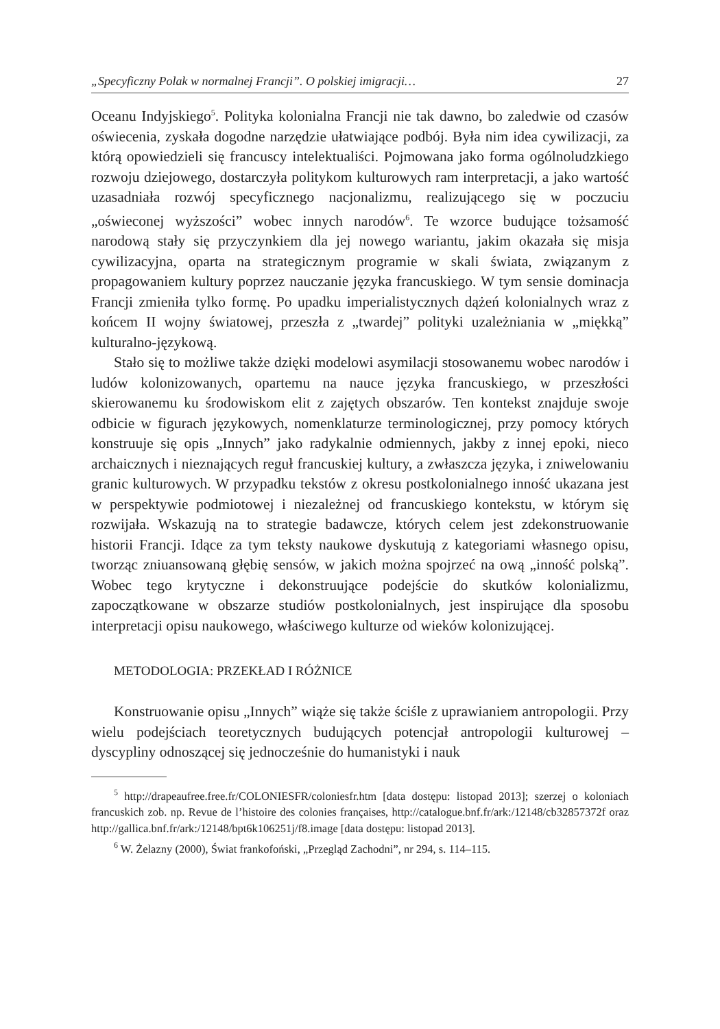„Specyficzny Polak w normalnej Francji”. O polskiej imigracji… 27
Oceanu Indyjskiego<sup>5</sup>. Polityka kolonialna Francji nie tak dawno, bo zaledwie od czasów oświecenia, zyskała dogodne narzędzie ułatwiające podbój. Była nim idea cywilizacji, za którą opowiedzieli się francuscy intelektualiści. Pojmowana jako forma ogólnoludzkiego rozwoju dziejowego, dostarczyła politykom kulturowych ram interpretacji, a jako wartość uzasadniała rozwój specyficznego nacjonalizmu, realizującego się w poczuciu „oświeconej wyższości” wobec innych narodów<sup>6</sup>. Te wzorce budujące tożsamość narodową stały się przyczynkiem dla jej nowego wariantu, jakim okazała się misja cywilizacyjna, oparta na strategicznym programie w skali świata, związanym z propagowaniem kultury poprzez nauczanie języka francuskiego. W tym sensie dominacja Francji zmieniła tylko formę. Po upadku imperialistycznych dążeń kolonialnych wraz z końcem II wojny światowej, przeszła z „twardej” polityki uzależniania w „miękką” kulturalno-językową.
Stało się to możliwe także dzięki modelowi asymilacji stosowanemu wobec narodów i ludów kolonizowanych, opartemu na nauce języka francuskiego, w przeszłości skierowanemu ku środowiskom elit z zajętych obszarów. Ten kontekst znajduje swoje odbicie w figurach językowych, nomenklaturze terminologicznej, przy pomocy których konstruuje się opis „Innych” jako radykalnie odmiennych, jakby z innej epoki, nieco archaicznych i nieznających reguł francuskiej kultury, a zwłaszcza języka, i zniwelowaniu granic kulturowych. W przypadku tekstów z okresu postkolonialnego inność ukazana jest w perspektywie podmiotowej i niezależnej od francuskiego kontekstu, w którym się rozwijała. Wskazują na to strategie badawcze, których celem jest zdekonstruowanie historii Francji. Idące za tym teksty naukowe dyskutują z kategoriami własnego opisu, tworząc zniuansowaną głębię sensów, w jakich można spojrzeć na ową „inność polską”. Wobec tego krytyczne i dekonstruujące podejście do skutków kolonializmu, zapoczątkowane w obszarze studiów postkolonialnych, jest inspirujące dla sposobu interpretacji opisu naukowego, właściwego kulturze od wieków kolonizującej.
METODOLOGIA: PRZEKŁAD I RÓŻNICE
Konstruowanie opisu „Innych” wiąże się także ściśle z uprawianiem antropologii. Przy wielu podejściach teoretycznych budujących potencjał antropologii kulturowej – dyscypliny odnoszącej się jednocześnie do humanistyki i nauk
<sup>5</sup> http://drapeaufree.free.fr/COLONIESFR/coloniesfr.htm [data dostępu: listopad 2013]; szerzej o koloniach francuskich zob. np. Revue de l’histoire des colonies françaises, http://catalogue.bnf.fr/ark:/12148/cb32857372f oraz http://gallica.bnf.fr/ark:/12148/bpt6k106251j/f8.image [data dostępu: listopad 2013].
<sup>6</sup> W. Żelazny (2000), Świat frankofoński, „Przegląd Zachodni”, nr 294, s. 114–115.